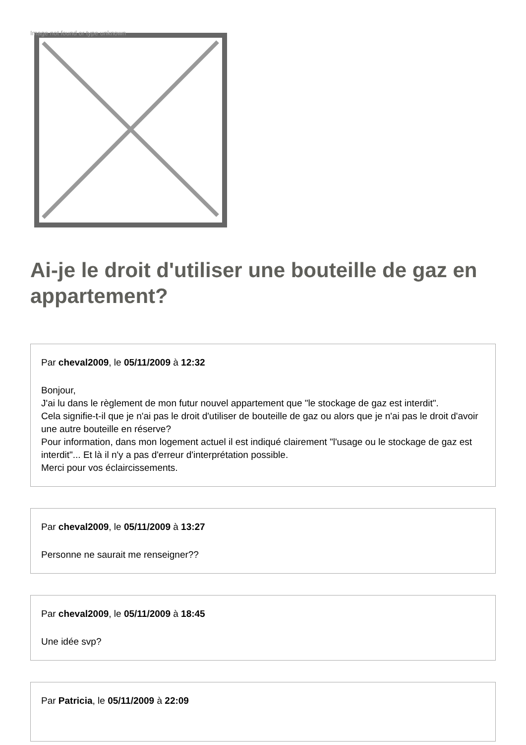Image not found or type unknown
Ai-je le droit d'utiliser une bouteille de gaz en appartement?
Par cheval2009, le 05/11/2009 à 12:32
Bonjour,
J'ai lu dans le règlement de mon futur nouvel appartement que "le stockage de gaz est interdit".
Cela signifie-t-il que je n'ai pas le droit d'utiliser de bouteille de gaz ou alors que je n'ai pas le droit d'avoir une autre bouteille en réserve?
Pour information, dans mon logement actuel il est indiqué clairement "l'usage ou le stockage de gaz est interdit"... Et là il n'y a pas d'erreur d'interprétation possible.
Merci pour vos éclaircissements.
Par cheval2009, le 05/11/2009 à 13:27
Personne ne saurait me renseigner??
Par cheval2009, le 05/11/2009 à 18:45
Une idée svp?
Par Patricia, le 05/11/2009 à 22:09